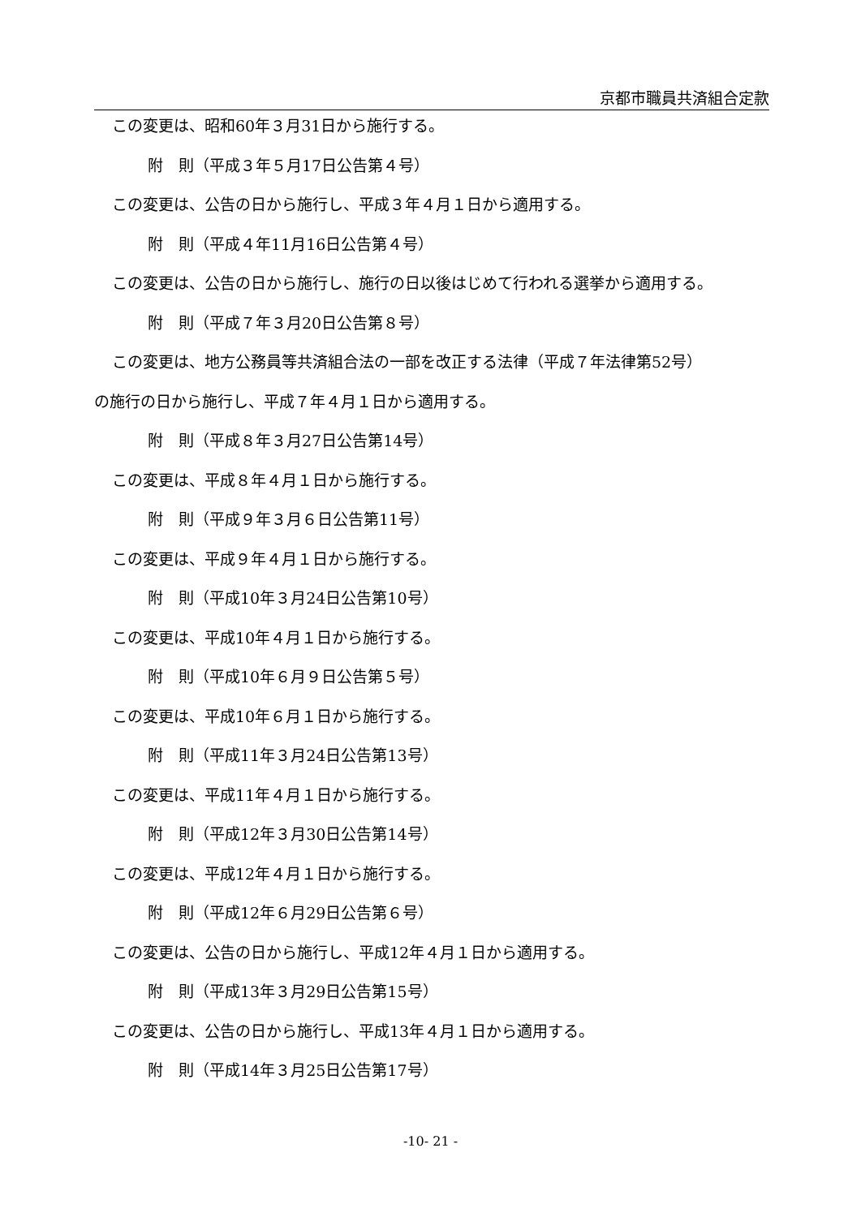京都市職員共済組合定款
この変更は、昭和60年３月31日から施行する。
附　則（平成３年５月17日公告第４号）
この変更は、公告の日から施行し、平成３年４月１日から適用する。
附　則（平成４年11月16日公告第４号）
この変更は、公告の日から施行し、施行の日以後はじめて行われる選挙から適用する。
附　則（平成７年３月20日公告第８号）
この変更は、地方公務員等共済組合法の一部を改正する法律（平成７年法律第52号）
の施行の日から施行し、平成７年４月１日から適用する。
附　則（平成８年３月27日公告第14号）
この変更は、平成８年４月１日から施行する。
附　則（平成９年３月６日公告第11号）
この変更は、平成９年４月１日から施行する。
附　則（平成10年３月24日公告第10号）
この変更は、平成10年４月１日から施行する。
附　則（平成10年６月９日公告第５号）
この変更は、平成10年６月１日から施行する。
附　則（平成11年３月24日公告第13号）
この変更は、平成11年４月１日から施行する。
附　則（平成12年３月30日公告第14号）
この変更は、平成12年４月１日から施行する。
附　則（平成12年６月29日公告第６号）
この変更は、公告の日から施行し、平成12年４月１日から適用する。
附　則（平成13年３月29日公告第15号）
この変更は、公告の日から施行し、平成13年４月１日から適用する。
附　則（平成14年３月25日公告第17号）
-10- 21 -